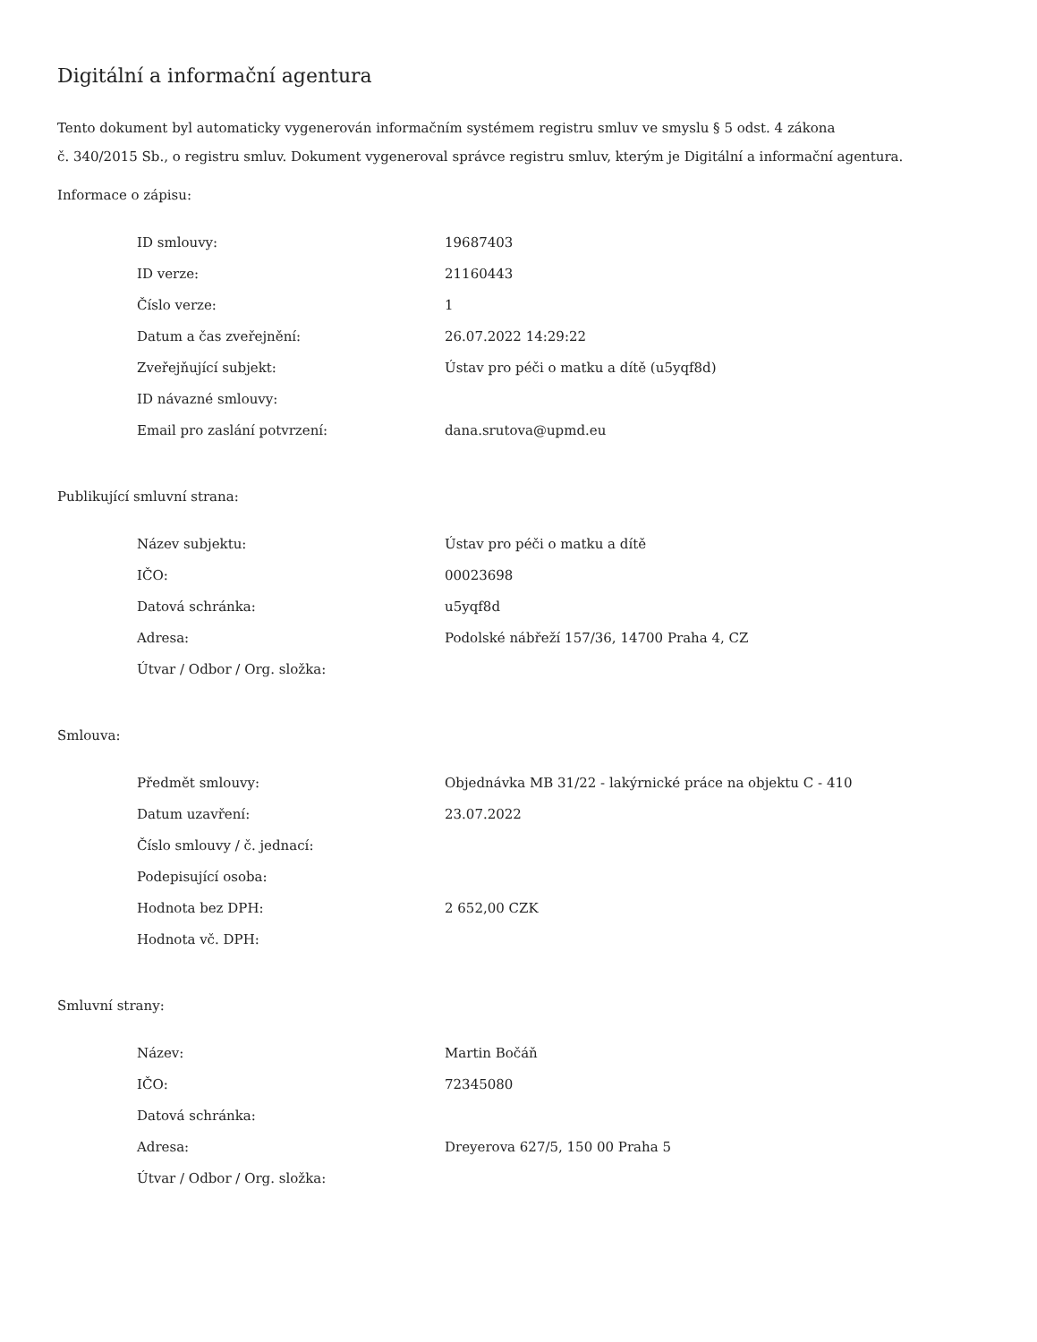Digitální a informační agentura
Tento dokument byl automaticky vygenerován informačním systémem registru smluv ve smyslu § 5 odst. 4 zákona
č. 340/2015 Sb., o registru smluv. Dokument vygeneroval správce registru smluv, kterým je Digitální a informační agentura.
Informace o zápisu:
| ID smlouvy: | 19687403 |
| ID verze: | 21160443 |
| Číslo verze: | 1 |
| Datum a čas zveřejnění: | 26.07.2022 14:29:22 |
| Zveřejňující subjekt: | Ústav pro péči o matku a dítě (u5yqf8d) |
| ID návazné smlouvy: | |
| Email pro zaslání potvrzení: | dana.srutova@upmd.eu |
Publikující smluvní strana:
| Název subjektu: | Ústav pro péči o matku a dítě |
| IČO: | 00023698 |
| Datová schránka: | u5yqf8d |
| Adresa: | Podolské nábřeží 157/36, 14700 Praha 4, CZ |
| Útvar / Odbor / Org. složka: | |
Smlouva:
| Předmět smlouvy: | Objednávka MB 31/22 - lakýrnické práce na objektu C - 410 |
| Datum uzavření: | 23.07.2022 |
| Číslo smlouvy / č. jednací: | |
| Podepisující osoba: | |
| Hodnota bez DPH: | 2 652,00 CZK |
| Hodnota vč. DPH: | |
Smluvní strany:
| Název: | Martin Bočáň |
| IČO: | 72345080 |
| Datová schránka: | |
| Adresa: | Dreyerova 627/5, 150 00 Praha 5 |
| Útvar / Odbor / Org. složka: | |